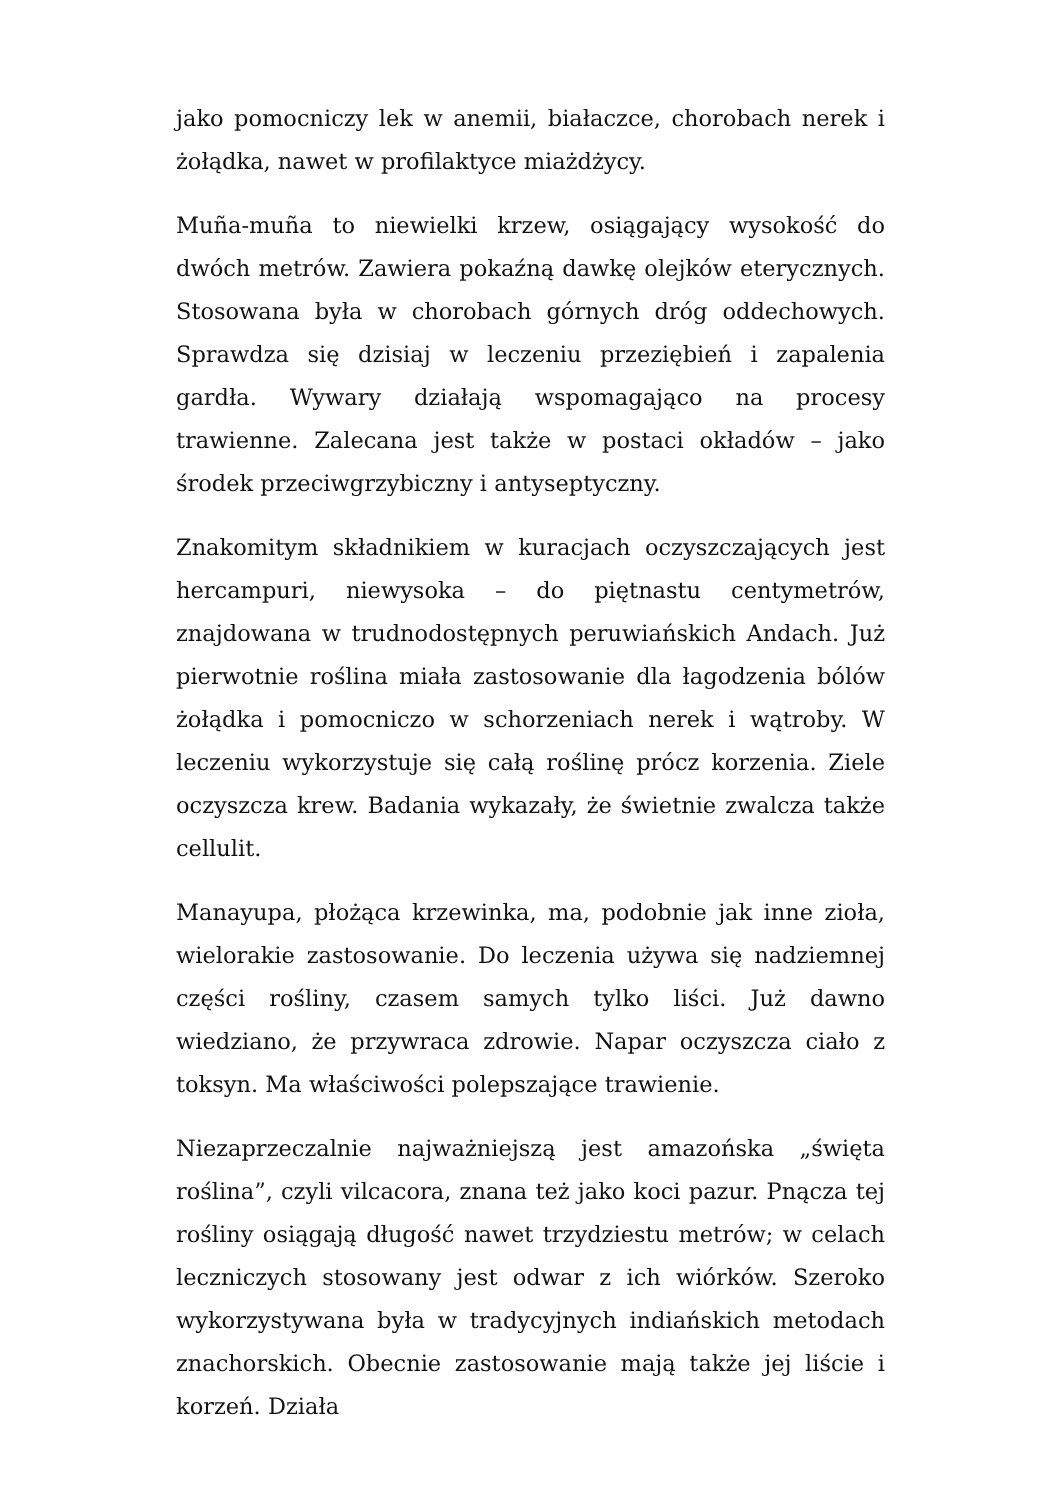jako pomocniczy lek w anemii, białaczce, chorobach nerek i żołądka, nawet w profilaktyce miażdżycy.
Muña-muña to niewielki krzew, osiągający wysokość do dwóch metrów. Zawiera pokaźną dawkę olejków eterycznych. Stosowana była w chorobach górnych dróg oddechowych. Sprawdza się dzisiaj w leczeniu przeziębień i zapalenia gardła. Wywary działają wspomagająco na procesy trawienne. Zalecana jest także w postaci okładów – jako środek przeciwgrzybiczny i antyseptyczny.
Znakomitym składnikiem w kuracjach oczyszczających jest hercampuri, niewysoka – do piętnastu centymetrów, znajdowana w trudnodostępnych peruwiańskich Andach. Już pierwotnie roślina miała zastosowanie dla łagodzenia bólów żołądka i pomocniczo w schorzeniach nerek i wątroby. W leczeniu wykorzystuje się całą roślinę prócz korzenia. Ziele oczyszcza krew. Badania wykazały, że świetnie zwalcza także cellulit.
Manayupa, płożąca krzewinka, ma, podobnie jak inne zioła, wielorakie zastosowanie. Do leczenia używa się nadziemnej części rośliny, czasem samych tylko liści. Już dawno wiedziano, że przywraca zdrowie. Napar oczyszcza ciało z toksyn. Ma właściwości polepszające trawienie.
Niezaprzeczalnie najważniejszą jest amazońska „święta roślina”, czyli vilcacora, znana też jako koci pazur. Pnącza tej rośliny osiągają długość nawet trzydziestu metrów; w celach leczniczych stosowany jest odwar z ich wiórków. Szeroko wykorzystywana była w tradycyjnych indiańskich metodach znachorskich. Obecnie zastosowanie mają także jej liście i korzeń. Działa